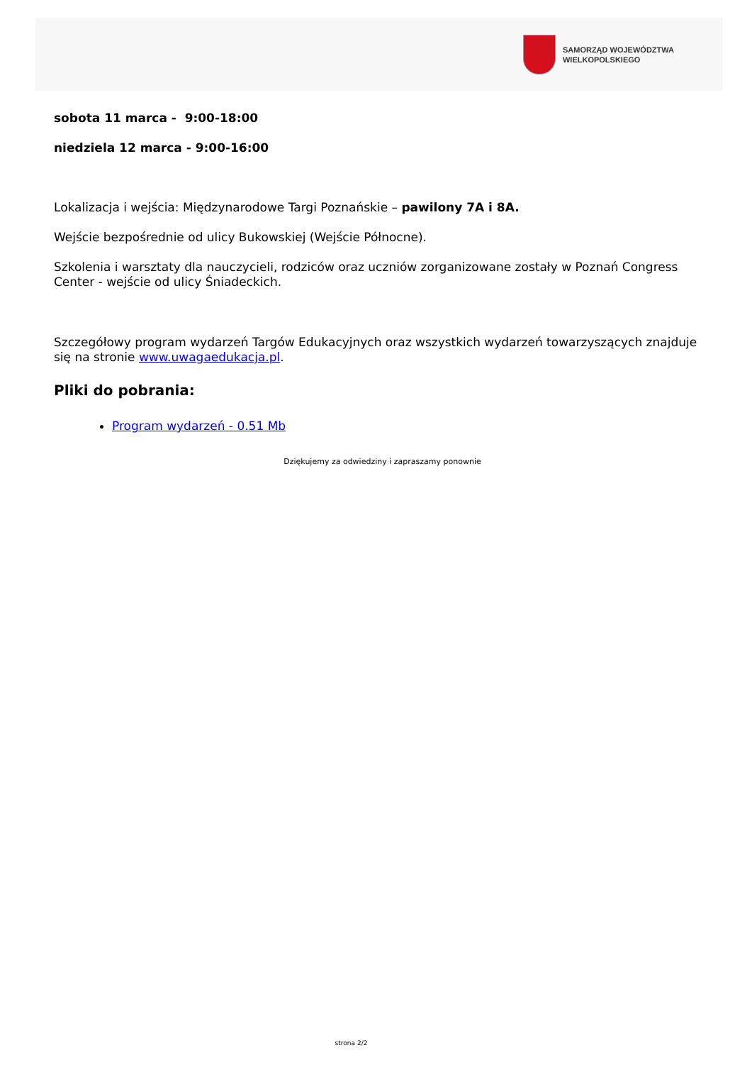SAMORZĄD WOJEWÓDZTWA
WIELKOPOLSKIEGO
sobota 11 marca - 9:00-18:00
niedziela 12 marca - 9:00-16:00
Lokalizacja i wejścia: Międzynarodowe Targi Poznańskie – pawilony 7A i 8A.
Wejście bezpośrednie od ulicy Bukowskiej (Wejście Północne).
Szkolenia i warsztaty dla nauczycieli, rodziców oraz uczniów zorganizowane zostały w Poznań Congress Center - wejście od ulicy Śniadeckich.
Szczegółowy program wydarzeń Targów Edukacyjnych oraz wszystkich wydarzeń towarzyszących znajduje się na stronie www.uwagaedukacja.pl.
Pliki do pobrania:
Program wydarzeń - 0.51 Mb
Dziękujemy za odwiedziny i zapraszamy ponownie
strona 2/2